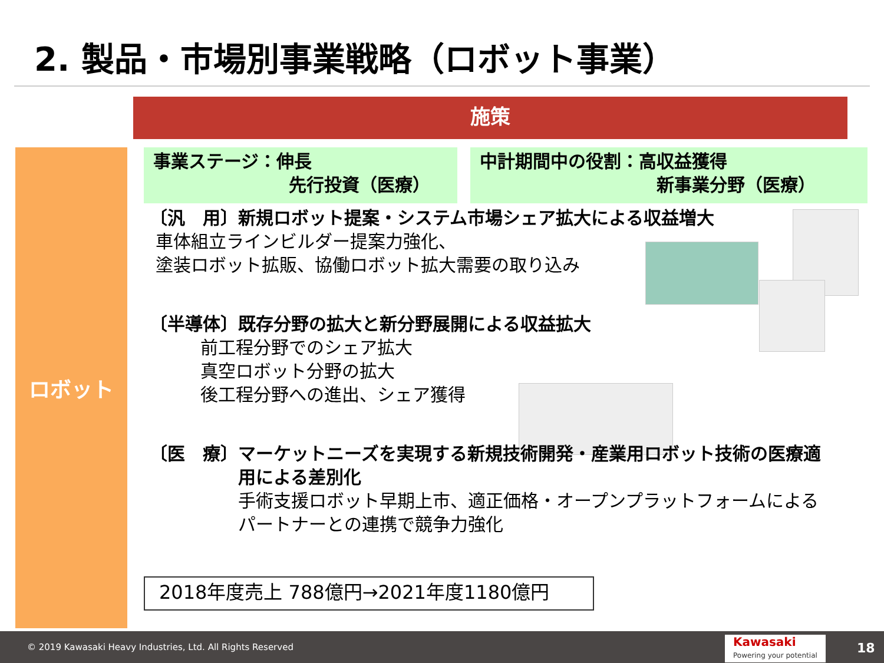2. 製品・市場別事業戦略（ロボット事業）
施策
ロボット
事業ステージ：伸長
先行投資（医療）
中計期間中の役割：高収益獲得
新事業分野（医療）
〔汎　用〕新規ロボット提案・システム市場シェア拡大による収益増大
車体組立ラインビルダー提案力強化、
塗装ロボット拡販、協働ロボット拡大需要の取り込み
〔半導体〕既存分野の拡大と新分野展開による収益拡大
前工程分野でのシェア拡大
真空ロボット分野の拡大
後工程分野への進出、シェア獲得
〔医　療〕 マーケットニーズを実現する新規技術開発・産業用ロボット技術の医療適用による差別化
手術支援ロボット早期上市、適正価格・オープンプラットフォームによるパートナーとの連携で競争力強化
2018年度売上 788億円→2021年度1180億円
© 2019 Kawasaki Heavy Industries, Ltd. All Rights Reserved Kawasaki
Powering your potential 18